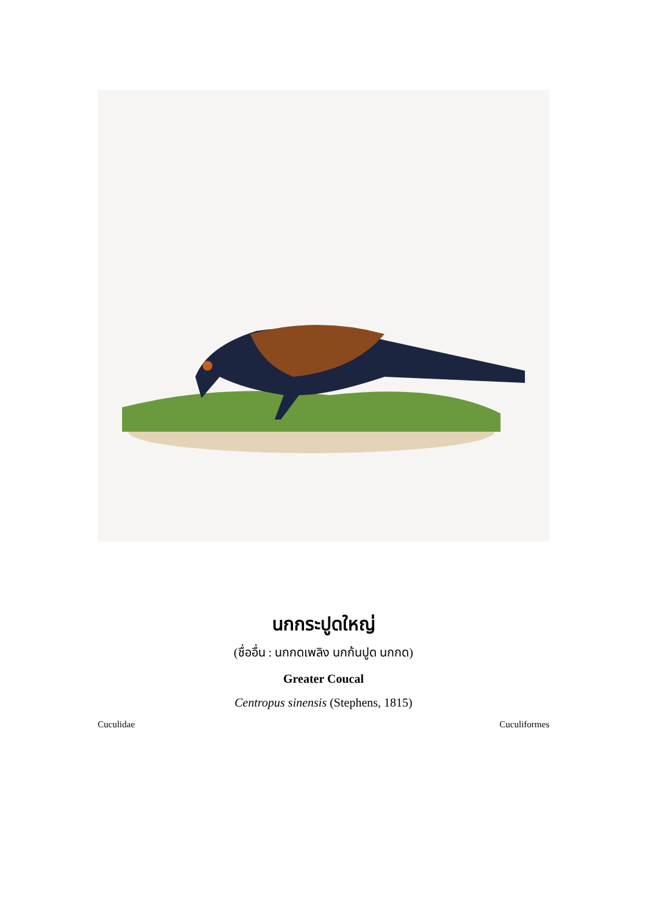นกกระปูดใหญ่
(ชื่ออื่น : นกกดเพลิง นกก้นปูด นกกด)
Greater Coucal
Centropus sinensis (Stephens, 1815)
Cuculidae Cuculiformes